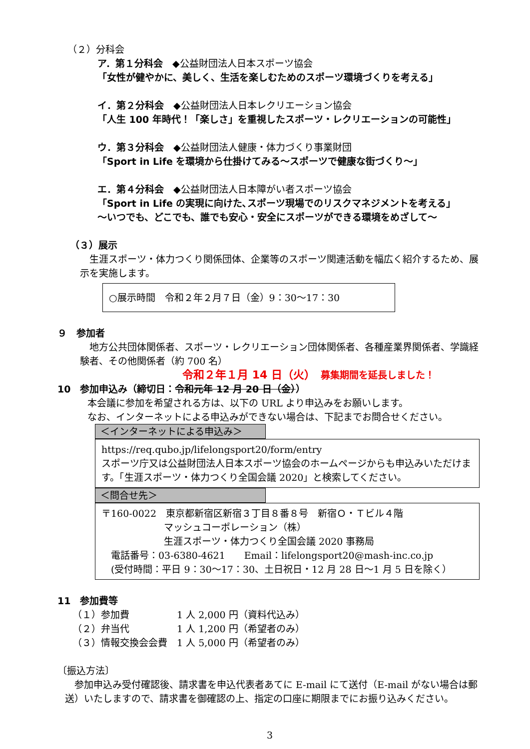（２）分科会
ア．第１分科会　◆公益財団法人日本スポーツ協会
「女性が健やかに、美しく、生活を楽しむためのスポーツ環境づくりを考える」
イ．第２分科会　◆公益財団法人日本レクリエーション協会
「人生 100 年時代！「楽しさ」を重視したスポーツ・レクリエーションの可能性」
ウ．第３分科会　◆公益財団法人健康・体力づくり事業財団
「Sport in Life を環境から仕掛けてみる～スポーツで健康な街づくり～」
エ．第４分科会　◆公益財団法人日本障がい者スポーツ協会
「Sport in Life の実現に向けた､スポーツ現場でのリスクマネジメントを考える」
～いつでも、どこでも、誰でも安心・安全にスポーツができる環境をめざして～
（３）展示
　生涯スポーツ・体力つくり関係団体、企業等のスポーツ関連活動を幅広く紹介するため、展示を実施します。
○展示時間　令和２年２月７日（金）9：30～17：30
９　参加者
　地方公共団体関係者、スポーツ・レクリエーション団体関係者、各種産業界関係者、学識経験者、その他関係者（約 700 名）
令和２年１月 14 日（火）　募集期間を延長しました！
10　参加申込み（締切日：令和元年 12 月 20 日（金））
本会議に参加を希望される方は、以下の URL より申込みをお願いします。
なお、インターネットによる申込みができない場合は、下記までお問合せください。
＜インターネットによる申込み＞
https://req.qubo.jp/lifelongsport20/form/entry
スポーツ庁又は公益財団法人日本スポーツ協会のホームページからも申込みいただけます。「生涯スポーツ・体力つくり全国会議 2020」と検索してください。
＜問合せ先＞
〒160-0022　東京都新宿区新宿３丁目８番８号　新宿Ｏ・Ｔビル４階
マッシュコーポレーション（株）
生涯スポーツ・体力つくり全国会議 2020 事務局
　電話番号：03-6380-4621　　Email：lifelongsport20@mash-inc.co.jp
　(受付時間：平日 9：30～17：30、土日祝日・12 月 28 日～1 月 5 日を除く）
11　参加費等
（１）参加費　　　　　1 人 2,000 円（資料代込み）
（２）弁当代　　　　　1 人 1,200 円（希望者のみ）
（３）情報交換会会費　1 人 5,000 円（希望者のみ）
〔振込方法〕
　参加申込み受付確認後、請求書を申込代表者あてに E-mail にて送付（E-mail がない場合は郵送）いたしますので、請求書を御確認の上、指定の口座に期限までにお振り込みください。
3